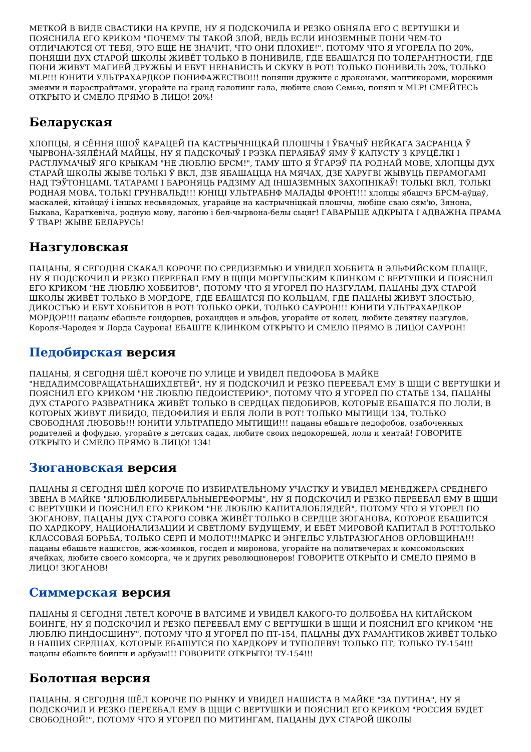МЕТКОЙ В ВИДЕ СВАСТИКИ НА КРУПЕ, НУ Я ПОДСКОЧИЛА И РЕЗКО ОБНЯЛА ЕГО С ВЕРТУШКИ И ПОЯСНИЛА ЕГО КРИКОМ "ПОЧЕМУ ТЫ ТАКОЙ ЗЛОЙ, ВЕДЬ ЕСЛИ ИНОЗЕМНЫЕ ПОНИ ЧЕМ-ТО ОТЛИЧАЮТСЯ ОТ ТЕБЯ, ЭТО ЕЩЕ НЕ ЗНАЧИТ, ЧТО ОНИ ПЛОХИЕ!", ПОТОМУ ЧТО Я УГОРЕЛА ПО 20%, ПОНЯШИ ДУХ СТАРОЙ ШКОЛЫ ЖИВЁТ ТОЛЬКО В ПОНИВИЛЕ, ГДЕ ЕБАШАТСЯ ПО ТОЛЕРАНТНОСТИ, ГДЕ ПОНИ ЖИВУТ МАГИЕЙ ДРУЖБЫ И ЕБУТ НЕНАВИСТЬ И СКУКУ В РОТ! ТОЛЬКО ПОНИВИЛЬ 20%, ТОЛЬКО MLP!!! ЮНИТИ УЛЬТРАХАРДКОР ПОНИФАЖЕСТВО!!! поняши дружите с драконами, мантикорами, морскими змеями и параспрайтами, угорайте на гранд галопинг гала, любите свою Семью, поняш и MLP! СМЕЙТЕСЬ ОТКРЫТО И СМЕЛО ПРЯМО В ЛИЦО! 20%!
Беларуская
ХЛОПЦЫ, Я СЁННЯ ІШОЎ КАРАЦЕЙ ПА КАСТРЫЧНІЦКАЙ ПЛОШЧЫ І ЎБАЧЫЎ НЕЙКАГА ЗАСРАНЦА Ў ЧЫРВОНА-ЗЯЛЁНАЙ МАЙЦЫ, НУ Я ПАДСКОЧЫЎ І РЭЗКА ПЕРАЯБАЎ ЯМУ Ў КАПУСТУ З КРУЦЁЛКІ І РАСТЛУМАЧЫЎ ЯГО КРЫКАМ "НЕ ЛЮБЛЮ БРСМ!", ТАМУ ШТО Я ЎГАРЭЎ ПА РОДНАЙ МОВЕ, ХЛОПЦЫ ДУХ СТАРАЙ ШКОЛЫ ЖЫВЕ ТОЛЬКІ Ў ВКЛ, ДЗЕ ЯБАШАЦЦА НА МЯЧАХ, ДЗЕ ХАРУГВІ ЖЫВУЦЬ ПЕРАМОГАМІ НАД ТЭЎТОНЦАМІ, ТАТАРАМІ І БАРОНЯЦЬ РАДЗІМУ АД ІНШАЗЕМНЫХ ЗАХОПНІКАЎ! ТОЛЬКІ ВКЛ, ТОЛЬКІ РОДНАЯ МОВА, ТОЛЬКІ ГРУНВАЛЬД!!! ЮНІЦІ УЛЬТРАБНФ МАЛАДЫ ФРОНТ!!! хлопцы ябашчэ БРСМ-аўцаў, маскалей, кітайцаў і іншых несьвядомых, угарайце на кастрычніцкай плошчы, любіце сваю сям'ю, Зянона, Быкава, Караткевіча, родную мову, пагоню і бел-чырвона-белы сьцяг! ГАВАРЫЦЕ АДКРЫТА І АДВАЖНА ПРАМА Ў ТВАР! ЖЫВЕ БЕЛАРУСЬ!
Назгуловская
ПАЦАНЫ, Я СЕГОДНЯ СКАКАЛ КОРОЧЕ ПО СРЕДИЗЕМЬЮ И УВИДЕЛ ХОББИТА В ЭЛЬФИЙСКОМ ПЛАЩЕ, НУ Я ПОДСКОЧИЛ И РЕЗКО ПЕРЕЕБАЛ ЕМУ В ЩЩИ МОРГУЛЬСКИМ КЛИНКОМ С ВЕРТУШКИ И ПОЯСНИЛ ЕГО КРИКОМ "НЕ ЛЮБЛЮ ХОББИТОВ", ПОТОМУ ЧТО Я УГОРЕЛ ПО НАЗГУЛАМ, ПАЦАНЫ ДУХ СТАРОЙ ШКОЛЫ ЖИВЁТ ТОЛЬКО В МОРДОРЕ, ГДЕ ЕБАШАТСЯ ПО КОЛЬЦАМ, ГДЕ ПАЦАНЫ ЖИВУТ ЗЛОСТЬЮ, ДИКОСТЬЮ И ЕБУТ ХОББИТОВ В РОТ! ТОЛЬКО ОРКИ, ТОЛЬКО САУРОН!!! ЮНИТИ УЛЬТРАХАРДКОР МОРДОР!!! пацаны ебашьте гондорцев, рохандцев и эльфов, угорайте от колец, любите девятку назгулов, Короля-Чародея и Лорда Саурона! ЕБАШТЕ КЛИНКОМ ОТКРЫТО И СМЕЛО ПРЯМО В ЛИЦО! САУРОН!
Педобирская версия
ПАЦАНЫ, Я СЕГОДНЯ ШЁЛ КОРОЧЕ ПО УЛИЦЕ И УВИДЕЛ ПЕДОФОБА В МАЙКЕ "НЕДАДИМСОВРАЩАТЬНАШИХДЕТЕЙ", НУ Я ПОДСКОЧИЛ И РЕЗКО ПЕРЕЕБАЛ ЕМУ В ЩЩИ С ВЕРТУШКИ И ПОЯСНИЛ ЕГО КРИКОМ "НЕ ЛЮБЛЮ ПЕДОИСТЕРИЮ", ПОТОМУ ЧТО Я УГОРЕЛ ПО СТАТЬЕ 134, ПАЦАНЫ ДУХ СТАРОГО РАЗВРАТНИКА ЖИВЁТ ТОЛЬКО В СЕРДЦАХ ПЕДОБИРОВ, КОТОРЫЕ ЕБАШАТСЯ ПО ЛОЛИ, В КОТОРЫХ ЖИВУТ ЛИБИДО, ПЕДОФИЛИЯ И ЕБЛЯ ЛОЛИ В РОТ! ТОЛЬКО МЫТИЩИ 134, ТОЛЬКО СВОБОДНАЯ ЛЮБОВЬ!!! ЮНИТИ УЛЬТРАПЕДО МЫТИЩИ!!! пацаны ебашьте педофобов, озабоченных родителей и фофудью, угорайте в детских садах, любите своих педокорешей, лоли и хентай! ГОВОРИТЕ ОТКРЫТО И СМЕЛО ПРЯМО В ЛИЦО! 134!
Зюгановская версия
ПАЦАНЫ Я СЕГОДНЯ ШЁЛ КОРОЧЕ ПО ИЗБИРАТЕЛЬНОМУ УЧАСТКУ И УВИДЕЛ МЕНЕДЖЕРА СРЕДНЕГО ЗВЕНА В МАЙКЕ "ЯЛЮБЛЮЛИБЕРАЛЬНЫЕРЕФОРМЫ", НУ Я ПОДСКОЧИЛ И РЕЗКО ПЕРЕЕБАЛ ЕМУ В ЩЩИ С ВЕРТУШКИ И ПОЯСНИЛ ЕГО КРИКОМ "НЕ ЛЮБЛЮ КАПИТАЛОБЛЯДЕЙ", ПОТОМУ ЧТО Я УГОРЕЛ ПО ЗЮГАНОВУ, ПАЦАНЫ ДУХ СТАРОГО СОВКА ЖИВЁТ ТОЛЬКО В СЕРДЦЕ ЗЮГАНОВА, КОТОРОЕ ЕБАШИТСЯ ПО ХАРДКОРУ, НАЦИОНАЛИЗАЦИИ И СВЕТЛОМУ БУДУЩЕМУ, И ЕБЁТ МИРОВОЙ КАПИТАЛ В РОТ!ТОЛЬКО КЛАССОВАЯ БОРЬБА, ТОЛЬКО СЕРП И МОЛОТ!!!МАРКС И ЭНГЕЛЬС УЛЬТРАЗЮГАНОВ ОРЛОВЩИНА!!!пацаны ебашьте нашистов, жж-хомяков, госдеп и миронова, угорайте на политвечерах и комсомольских ячейках, любите своего комсорга, че и других революционеров! ГОВОРИТЕ ОТКРЫТО И СМЕЛО ПРЯМО В ЛИЦО! ЗЮГАНОВ!
Симмерская версия
ПАЦАНЫ Я СЕГОДНЯ ЛЕТЕЛ КОРОЧЕ В ВАТСИМЕ И УВИДЕЛ КАКОГО-ТО ДОЛБОЁБА НА КИТАЙСКОМ БОИНГЕ, НУ Я ПОДСКОЧИЛ И РЕЗКО ПЕРЕЕБАЛ ЕМУ С ВЕРТУШКИ В ЩЩИ И ПОЯСНИЛ ЕГО КРИКОМ "НЕ ЛЮБЛЮ ПИНДОСЩИНУ", ПОТОМУ ЧТО Я УГОРЕЛ ПО ПТ-154, ПАЦАНЫ ДУХ РАМАНТИКОВ ЖИВЁТ ТОЛЬКО В НАШИХ СЕРДЦАХ, КОТОРЫЕ ЕБАШУТСЯ ПО ХАРДКОРУ И ТУПОЛЕВУ! ТОЛЬКО ПТ, ТОЛЬКО ТУ-154!!!пацаны ебашьте боинги и арбузы!!! ГОВОРИТЕ ОТКРЫТО! ТУ-154!!!
Болотная версия
ПАЦАНЫ, Я СЕГОДНЯ ШЁЛ КОРОЧЕ ПО РЫНКУ И УВИДЕЛ НАШИСТА В МАЙКЕ "ЗА ПУТИНА", НУ Я ПОДСКОЧИЛ И РЕЗКО ПЕРЕЕБАЛ ЕМУ В ЩЩИ С ВЕРТУШКИ И ПОЯСНИЛ ЕГО КРИКОМ "РОССИЯ БУДЕТ СВОБОДНОЙ!", ПОТОМУ ЧТО Я УГОРЕЛ ПО МИТИНГАМ, ПАЦАНЫ ДУХ СТАРОЙ ШКОЛЫ